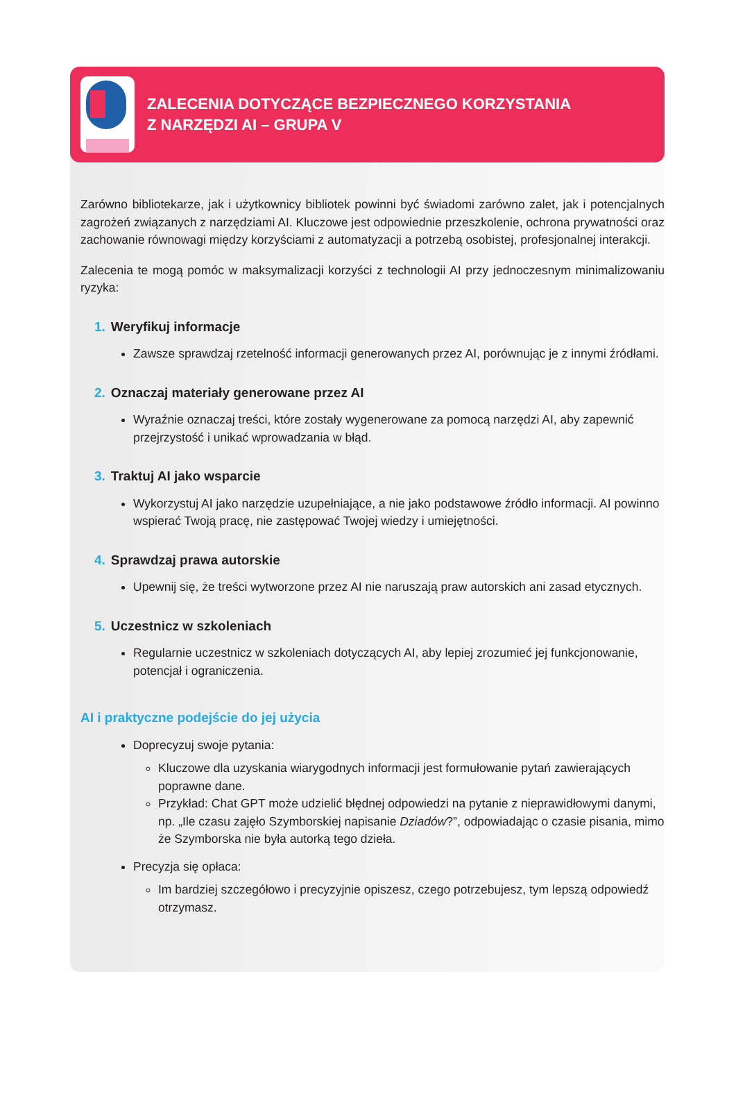ZALECENIA DOTYCZĄCE BEZPIECZNEGO KORZYSTANIA
Z NARZĘDZI AI – GRUPA V
Zarówno bibliotekarze, jak i użytkownicy bibliotek powinni być świadomi zarówno zalet, jak i potencjalnych zagrożeń związanych z narzędziami AI. Kluczowe jest odpowiednie przeszkolenie, ochrona prywatności oraz zachowanie równowagi między korzyściami z automatyzacji a potrzebą osobistej, profesjonalnej interakcji.
Zalecenia te mogą pomóc w maksymalizacji korzyści z technologii AI przy jednoczesnym minimalizowaniu ryzyka:
1. Weryfikuj informacje
Zawsze sprawdzaj rzetelność informacji generowanych przez AI, porównując je z innymi źródłami.
2. Oznaczaj materiały generowane przez AI
Wyraźnie oznaczaj treści, które zostały wygenerowane za pomocą narzędzi AI, aby zapewnić przejrzystość i unikać wprowadzania w błąd.
3. Traktuj AI jako wsparcie
Wykorzystuj AI jako narzędzie uzupełniające, a nie jako podstawowe źródło informacji. AI powinno wspierać Twoją pracę, nie zastępować Twojej wiedzy i umiejętności.
4. Sprawdzaj prawa autorskie
Upewnij się, że treści wytworzone przez AI nie naruszają praw autorskich ani zasad etycznych.
5. Uczestnicz w szkoleniach
Regularnie uczestnicz w szkoleniach dotyczących AI, aby lepiej zrozumieć jej funkcjonowanie, potencjał i ograniczenia.
AI i praktyczne podejście do jej użycia
Doprecyzuj swoje pytania:
Kluczowe dla uzyskania wiarygodnych informacji jest formułowanie pytań zawierających poprawne dane.
Przykład: Chat GPT może udzielić błędnej odpowiedzi na pytanie z nieprawidłowymi danymi, np. „Ile czasu zajęło Szymborskiej napisanie Dziadów?”, odpowiadając o czasie pisania, mimo że Szymborska nie była autorką tego dzieła.
Precyzja się opłaca:
Im bardziej szczegółowo i precyzyjnie opiszesz, czego potrzebujesz, tym lepszą odpowiedź otrzymasz.